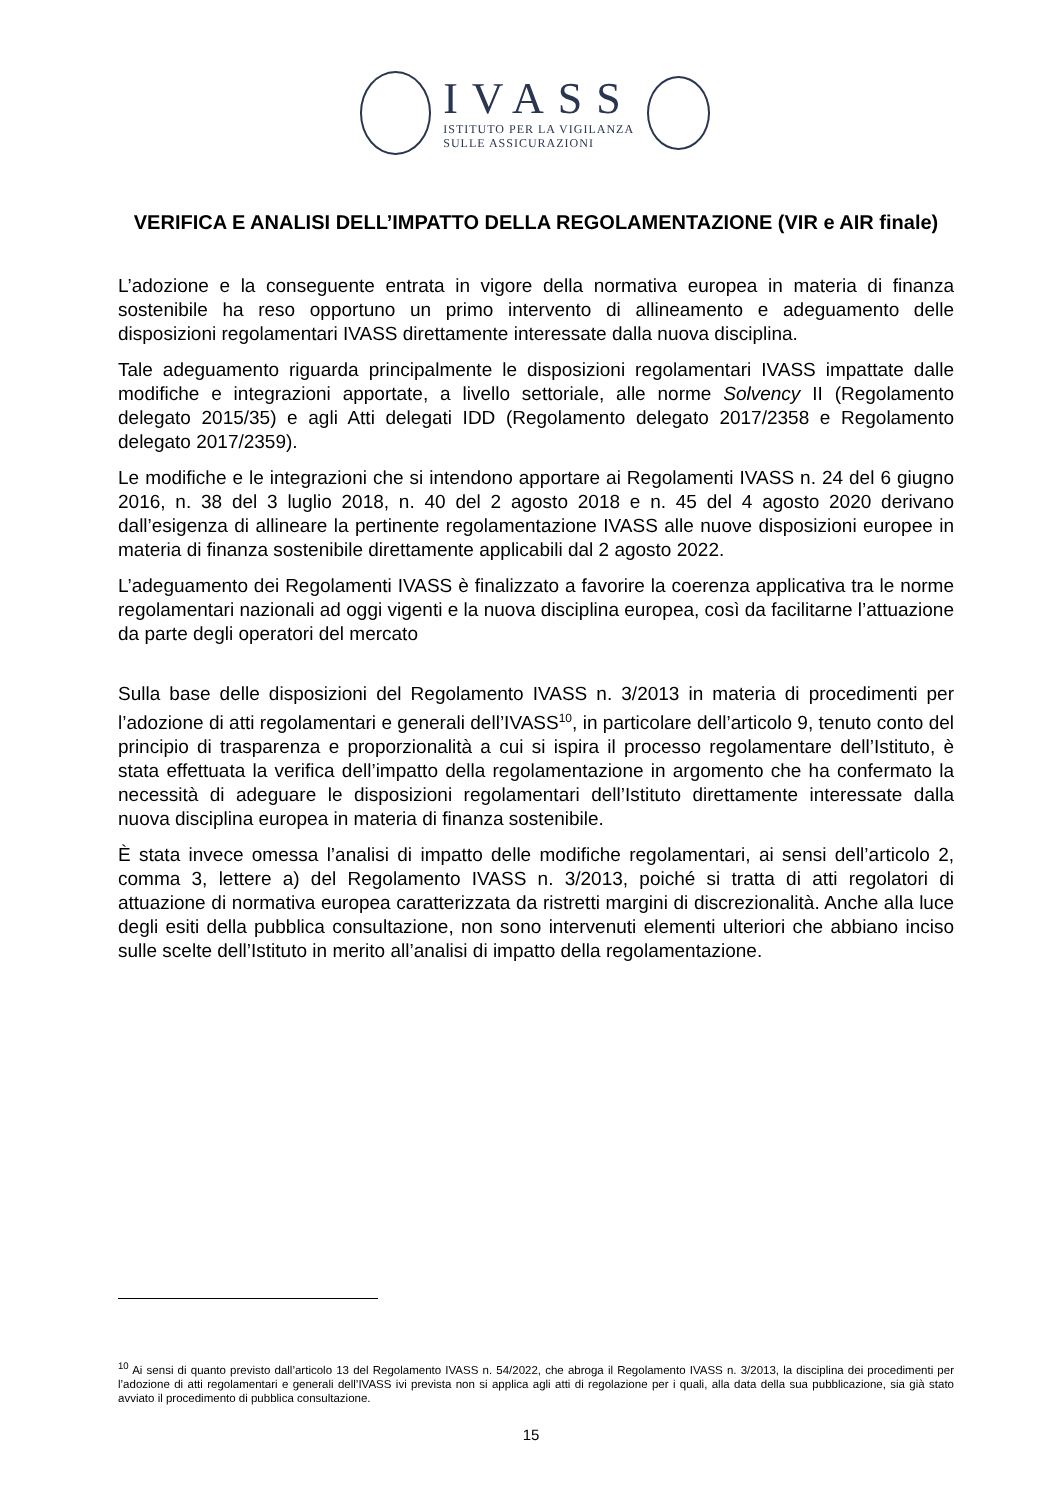IVASS
ISTITUTO PER LA VIGILANZA
SULLE ASSICURAZIONI
VERIFICA E ANALISI DELL’IMPATTO DELLA REGOLAMENTAZIONE (VIR e AIR finale)
L’adozione e la conseguente entrata in vigore della normativa europea in materia di finanza sostenibile ha reso opportuno un primo intervento di allineamento e adeguamento delle disposizioni regolamentari IVASS direttamente interessate dalla nuova disciplina.
Tale adeguamento riguarda principalmente le disposizioni regolamentari IVASS impattate dalle modifiche e integrazioni apportate, a livello settoriale, alle norme Solvency II (Regolamento delegato 2015/35) e agli Atti delegati IDD (Regolamento delegato 2017/2358 e Regolamento delegato 2017/2359).
Le modifiche e le integrazioni che si intendono apportare ai Regolamenti IVASS n. 24 del 6 giugno 2016, n. 38 del 3 luglio 2018, n. 40 del 2 agosto 2018 e n. 45 del 4 agosto 2020 derivano dall’esigenza di allineare la pertinente regolamentazione IVASS alle nuove disposizioni europee in materia di finanza sostenibile direttamente applicabili dal 2 agosto 2022.
L’adeguamento dei Regolamenti IVASS è finalizzato a favorire la coerenza applicativa tra le norme regolamentari nazionali ad oggi vigenti e la nuova disciplina europea, così da facilitarne l’attuazione da parte degli operatori del mercato
Sulla base delle disposizioni del Regolamento IVASS n. 3/2013 in materia di procedimenti per l’adozione di atti regolamentari e generali dell’IVASS<sup>10</sup>, in particolare dell’articolo 9, tenuto conto del principio di trasparenza e proporzionalità a cui si ispira il processo regolamentare dell’Istituto, è stata effettuata la verifica dell’impatto della regolamentazione in argomento che ha confermato la necessità di adeguare le disposizioni regolamentari dell’Istituto direttamente interessate dalla nuova disciplina europea in materia di finanza sostenibile.
È stata invece omessa l’analisi di impatto delle modifiche regolamentari, ai sensi dell’articolo 2, comma 3, lettere a) del Regolamento IVASS n. 3/2013, poiché si tratta di atti regolatori di attuazione di normativa europea caratterizzata da ristretti margini di discrezionalità. Anche alla luce degli esiti della pubblica consultazione, non sono intervenuti elementi ulteriori che abbiano inciso sulle scelte dell’Istituto in merito all’analisi di impatto della regolamentazione.
<sup>10</sup> Ai sensi di quanto previsto dall’articolo 13 del Regolamento IVASS n. 54/2022, che abroga il Regolamento IVASS n. 3/2013, la disciplina dei procedimenti per l’adozione di atti regolamentari e generali dell’IVASS ivi prevista non si applica agli atti di regolazione per i quali, alla data della sua pubblicazione, sia già stato avviato il procedimento di pubblica consultazione.
15